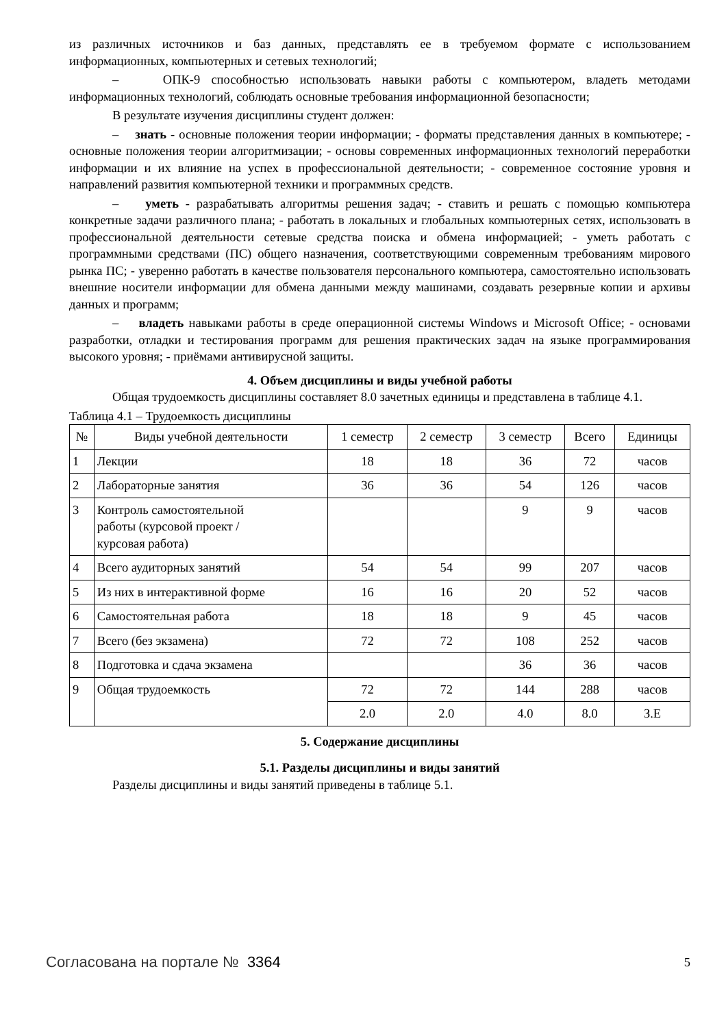из различных источников и баз данных, представлять ее в требуемом формате с использованием информационных, компьютерных и сетевых технологий;
– ОПК-9 способностью использовать навыки работы с компьютером, владеть методами информационных технологий, соблюдать основные требования информационной безопасности;
В результате изучения дисциплины студент должен:
– знать - основные положения теории информации; - форматы представления данных в компьютере; - основные положения теории алгоритмизации; - основы современных информационных технологий переработки информации и их влияние на успех в профессиональной деятельности; - современное состояние уровня и направлений развития компьютерной техники и программных средств.
– уметь - разрабатывать алгоритмы решения задач; - ставить и решать с помощью компьютера конкретные задачи различного плана; - работать в локальных и глобальных компьютерных сетях, использовать в профессиональной деятельности сетевые средства поиска и обмена информацией; - уметь работать с программными средствами (ПС) общего назначения, соответствующими современным требованиям мирового рынка ПС; - уверенно работать в качестве пользователя персонального компьютера, самостоятельно использовать внешние носители информации для обмена данными между машинами, создавать резервные копии и архивы данных и программ;
– владеть навыками работы в среде операционной системы Windows и Microsoft Office; - основами разработки, отладки и тестирования программ для решения практических задач на языке программирования высокого уровня; - приёмами антивирусной защиты.
4. Объем дисциплины и виды учебной работы
Общая трудоемкость дисциплины составляет 8.0 зачетных единицы и представлена в таблице 4.1.
Таблица 4.1 – Трудоемкость дисциплины
| № | Виды учебной деятельности | 1 семестр | 2 семестр | 3 семестр | Всего | Единицы |
| --- | --- | --- | --- | --- | --- | --- |
| 1 | Лекции | 18 | 18 | 36 | 72 | часов |
| 2 | Лабораторные занятия | 36 | 36 | 54 | 126 | часов |
| 3 | Контроль самостоятельной работы (курсовой проект / курсовая работа) | | | 9 | 9 | часов |
| 4 | Всего аудиторных занятий | 54 | 54 | 99 | 207 | часов |
| 5 | Из них в интерактивной форме | 16 | 16 | 20 | 52 | часов |
| 6 | Самостоятельная работа | 18 | 18 | 9 | 45 | часов |
| 7 | Всего (без экзамена) | 72 | 72 | 108 | 252 | часов |
| 8 | Подготовка и сдача экзамена | | | 36 | 36 | часов |
| 9 | Общая трудоемкость | 72 | 72 | 144 | 288 | часов |
| | | 2.0 | 2.0 | 4.0 | 8.0 | З.Е |
5. Содержание дисциплины
5.1. Разделы дисциплины и виды занятий
Разделы дисциплины и виды занятий приведены в таблице 5.1.
Согласована на портале № 3364 5